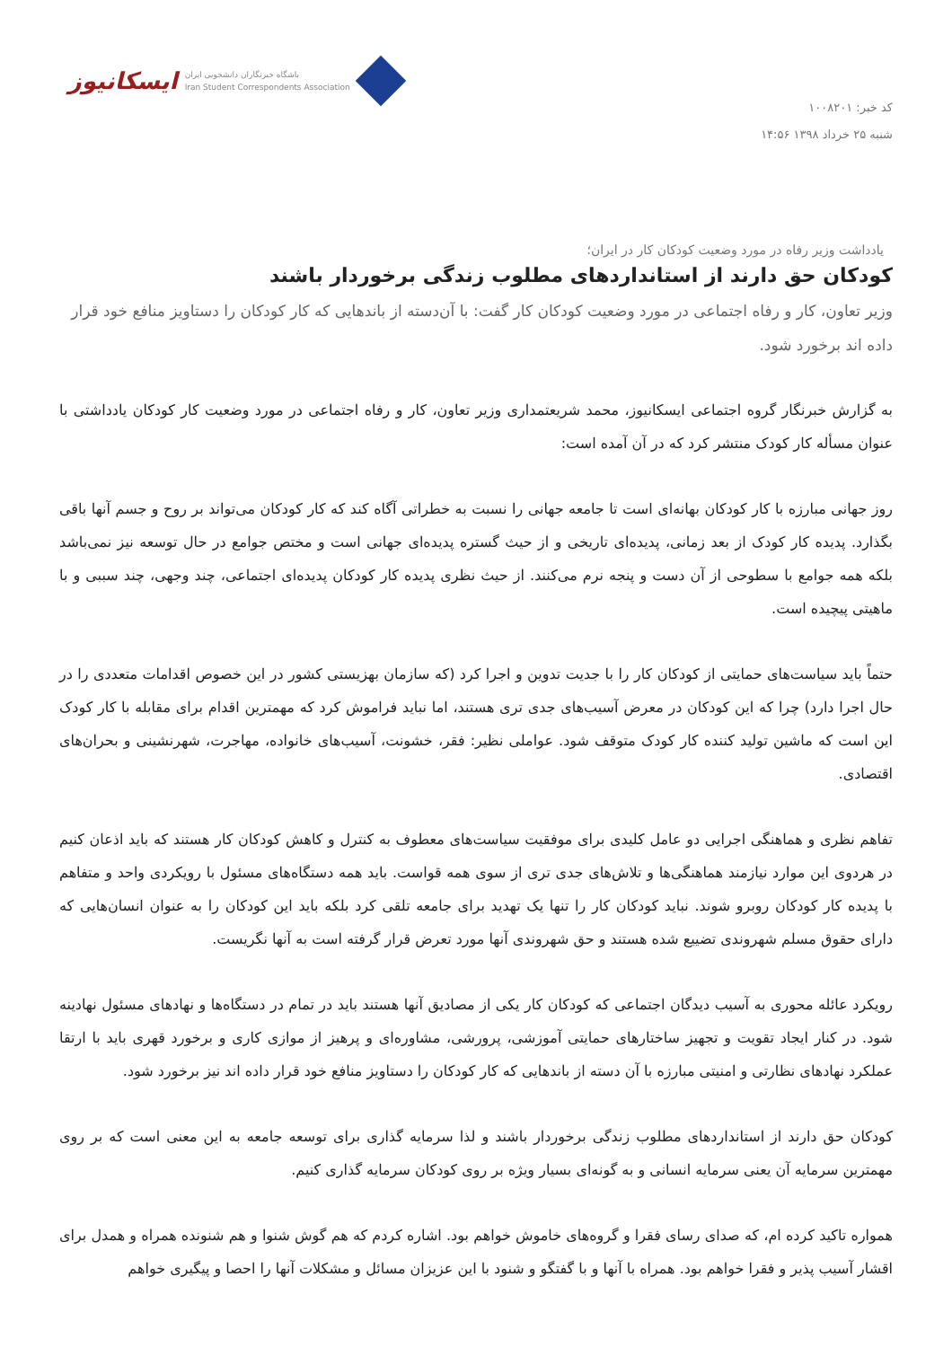کد خبر: ۱۰۰۸۲۰۱
شنبه ۲۵ خرداد ۱۳۹۸ ۱۴:۵۶
ایسکانیوز باشگاه خبرنگاران دانشجویی ایران
Iran Student Correspondents Association
یادداشت وزیر رفاه در مورد وضعیت کودکان کار در ایران؛
کودکان حق دارند از استانداردهای مطلوب زندگی برخوردار باشند
وزیر تعاون، کار و رفاه اجتماعی در مورد وضعیت کودکان کار گفت: با آن‌دسته از باندهایی که کار کودکان را دستاویز منافع خود قرار داده اند برخورد شود.
به گزارش خبرنگار گروه اجتماعی ایسکانیوز، محمد شریعتمداری وزیر تعاون، کار و رفاه اجتماعی در مورد وضعیت کار کودکان یادداشتی با عنوان مسأله کار کودک منتشر کرد که در آن آمده است:
روز جهانی مبارزه با کار کودکان بهانه‌ای است تا جامعه جهانی را نسبت به خطراتی آگاه کند که کار کودکان می‌تواند بر روح و جسم آنها باقی بگذارد. پدیده کار کودک از بعد زمانی، پدیده‌ای تاریخی و از حیث گستره پدیده‌ای جهانی است و مختص جوامع در حال توسعه نیز نمی‌باشد بلکه همه جوامع با سطوحی از آن دست و پنجه نرم می‌کنند. از حیث نظری پدیده کار کودکان پدیده‌ای اجتماعی، چند وجهی، چند سببی و با ماهیتی پیچیده است.
حتماً باید سیاست‌های حمایتی از کودکان کار را با جدیت تدوین و اجرا کرد (که سازمان بهزیستی کشور در این خصوص اقدامات متعددی را در حال اجرا دارد) چرا که این کودکان در معرض آسیب‌های جدی تری هستند، اما نباید فراموش کرد که مهمترین اقدام برای مقابله با کار کودک این است که ماشین تولید کننده کار کودک متوقف شود. عواملی نظیر: فقر، خشونت، آسیب‌های خانواده، مهاجرت، شهرنشینی و بحران‌های اقتصادی.
تفاهم نظری و هماهنگی اجرایی دو عامل کلیدی برای موفقیت سیاست‌های معطوف به کنترل و کاهش کودکان کار هستند که باید اذعان کنیم در هردوی این موارد نیازمند هماهنگی‌ها و تلاش‌های جدی تری از سوی همه قواست. باید همه دستگاه‌های مسئول با رویکردی واحد و متفاهم با پدیده کار کودکان روبرو شوند. نباید کودکان کار را تنها یک تهدید برای جامعه تلقی کرد بلکه باید این کودکان را به عنوان انسان‌هایی که دارای حقوق مسلم شهروندی تضییع شده هستند و حق شهروندی آنها مورد تعرض قرار گرفته است به آنها نگریست.
رویکرد عائله محوری به آسیب دیدگان اجتماعی که کودکان کار یکی از مصادیق آنها هستند باید در تمام در دستگاه‌ها و نهادهای مسئول نهادینه شود. در کنار ایجاد تقویت و تجهیز ساختارهای حمایتی آموزشی، پرورشی، مشاوره‌ای و پرهیز از موازی کاری و برخورد قهری باید با ارتقا عملکرد نهادهای نظارتی و امنیتی مبارزه با آن دسته از باندهایی که کار کودکان را دستاویز منافع خود قرار داده اند نیز برخورد شود.
کودکان حق دارند از استانداردهای مطلوب زندگی برخوردار باشند و لذا سرمایه گذاری برای توسعه جامعه به این معنی است که بر روی مهمترین سرمایه آن یعنی سرمایه انسانی و به گونه‌ای بسیار ویژه بر روی کودکان سرمایه گذاری کنیم.
همواره تاکید کرده ام، که صدای رسای فقرا و گروه‌های خاموش خواهم بود. اشاره کردم که هم گوش شنوا و هم شنونده همراه و همدل برای اقشار آسیب پذیر و فقرا خواهم بود. همراه با آنها و با گفتگو و شنود با این عزیزان مسائل و مشکلات آنها را احصا و پیگیری خواهم